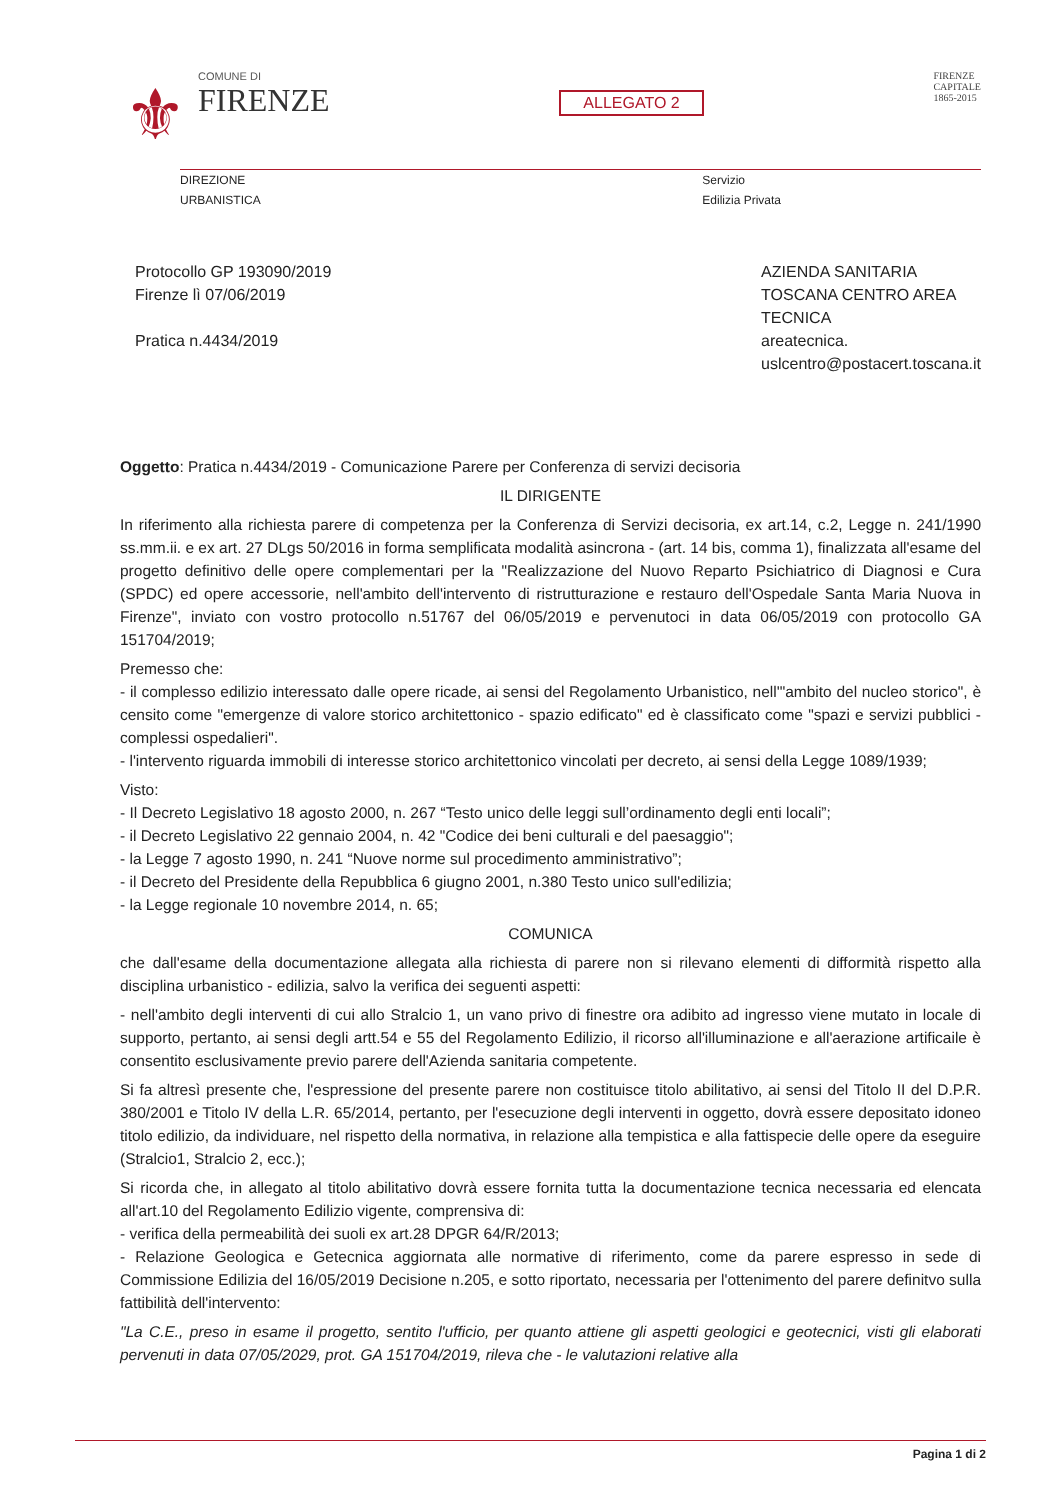⚜
COMUNE DI
FIRENZE
ALLEGATO 2
FIRENZE
CAPITALE
1865-2015
DIREZIONE
URBANISTICA
Servizio
Edilizia Privata
Protocollo GP 193090/2019
Firenze lì 07/06/2019
Pratica n.4434/2019
AZIENDA SANITARIA
TOSCANA CENTRO AREA
TECNICA
areatecnica.
uslcentro@postacert.toscana.it
Oggetto: Pratica n.4434/2019 - Comunicazione Parere per Conferenza di servizi decisoria
IL DIRIGENTE
In riferimento alla richiesta parere di competenza per la Conferenza di Servizi decisoria, ex art.14, c.2, Legge n. 241/1990 ss.mm.ii. e ex art. 27 DLgs 50/2016 in forma semplificata modalità asincrona - (art. 14 bis, comma 1), finalizzata all'esame del progetto definitivo delle opere complementari per la "Realizzazione del Nuovo Reparto Psichiatrico di Diagnosi e Cura (SPDC) ed opere accessorie, nell'ambito dell'intervento di ristrutturazione e restauro dell'Ospedale Santa Maria Nuova in Firenze", inviato con vostro protocollo n.51767 del 06/05/2019 e pervenutoci in data 06/05/2019 con protocollo GA 151704/2019;
Premesso che:
- il complesso edilizio interessato dalle opere ricade, ai sensi del Regolamento Urbanistico, nell'"ambito del nucleo storico", è censito come "emergenze di valore storico architettonico - spazio edificato" ed è classificato come "spazi e servizi pubblici - complessi ospedalieri".
- l'intervento riguarda immobili di interesse storico architettonico vincolati per decreto, ai sensi della Legge 1089/1939;
Visto:
- Il Decreto Legislativo 18 agosto 2000, n. 267 “Testo unico delle leggi sull’ordinamento degli enti locali”;
- il Decreto Legislativo 22 gennaio 2004, n. 42 "Codice dei beni culturali e del paesaggio";
- la Legge 7 agosto 1990, n. 241 “Nuove norme sul procedimento amministrativo”;
- il Decreto del Presidente della Repubblica 6 giugno 2001, n.380 Testo unico sull'edilizia;
- la Legge regionale 10 novembre 2014, n. 65;
COMUNICA
che dall'esame della documentazione allegata alla richiesta di parere non si rilevano elementi di difformità rispetto alla disciplina urbanistico - edilizia, salvo la verifica dei seguenti aspetti:
- nell'ambito degli interventi di cui allo Stralcio 1, un vano privo di finestre ora adibito ad ingresso viene mutato in locale di supporto, pertanto, ai sensi degli artt.54 e 55 del Regolamento Edilizio, il ricorso all'illuminazione e all'aerazione artificaile è consentito esclusivamente previo parere dell'Azienda sanitaria competente.
Si fa altresì presente che, l'espressione del presente parere non costituisce titolo abilitativo, ai sensi del Titolo II del D.P.R. 380/2001 e Titolo IV della L.R. 65/2014, pertanto, per l'esecuzione degli interventi in oggetto, dovrà essere depositato idoneo titolo edilizio, da individuare, nel rispetto della normativa, in relazione alla tempistica e alla fattispecie delle opere da eseguire (Stralcio1, Stralcio 2, ecc.);
Si ricorda che, in allegato al titolo abilitativo dovrà essere fornita tutta la documentazione tecnica necessaria ed elencata all'art.10 del Regolamento Edilizio vigente, comprensiva di:
- verifica della permeabilità dei suoli ex art.28 DPGR 64/R/2013;
- Relazione Geologica e Getecnica aggiornata alle normative di riferimento, come da parere espresso in sede di Commissione Edilizia del 16/05/2019 Decisione n.205, e sotto riportato, necessaria per l'ottenimento del parere definitvo sulla fattibilità dell'intervento:
"La C.E., preso in esame il progetto, sentito l'ufficio, per quanto attiene gli aspetti geologici e geotecnici, visti gli elaborati pervenuti in data 07/05/2029, prot. GA 151704/2019, rileva che - le valutazioni relative alla
Pagina 1 di 2